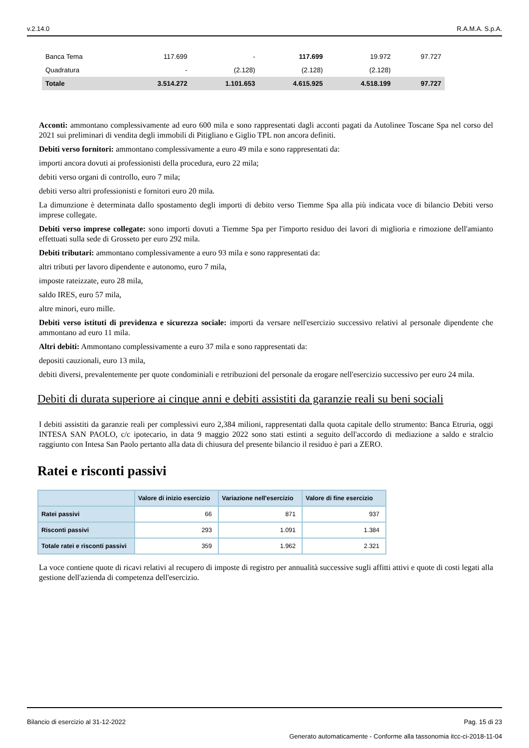v.2.14.0 R.A.M.A. S.p.A.
| Banca Tema | 117.699 | - | 117.699 | 19.972 | 97.727 |
| Quadratura | - | (2.128) | (2.128) | (2.128) | |
| Totale | 3.514.272 | 1.101.653 | 4.615.925 | 4.518.199 | 97.727 |
Acconti: ammontano complessivamente ad euro 600 mila e sono rappresentati dagli acconti pagati da Autolinee Toscane Spa nel corso del 2021 sui preliminari di vendita degli immobili di Pitigliano e Giglio TPL non ancora definiti.
Debiti verso fornitori: ammontano complessivamente a euro 49 mila e sono rappresentati da:
importi ancora dovuti ai professionisti della procedura, euro 22 mila;
debiti verso organi di controllo, euro 7 mila;
debiti verso altri professionisti e fornitori euro 20 mila.
La dimunzione è determinata dallo spostamento degli importi di debito verso Tiemme Spa alla più indicata voce di bilancio Debiti verso imprese collegate.
Debiti verso imprese collegate: sono importi dovuti a Tiemme Spa per l'importo residuo dei lavori di miglioria e rimozione dell'amianto effettuati sulla sede di Grosseto per euro 292 mila.
Debiti tributari: ammontano complessivamente a euro 93 mila e sono rappresentati da:
altri tributi per lavoro dipendente e autonomo, euro 7 mila,
imposte rateizzate, euro 28 mila,
saldo IRES, euro 57 mila,
altre minori, euro mille.
Debiti verso istituti di previdenza e sicurezza sociale: importi da versare nell'esercizio successivo relativi al personale dipendente che ammontano ad euro 11 mila.
Altri debiti: Ammontano complessivamente a euro 37 mila e sono rappresentati da:
depositi cauzionali, euro 13 mila,
debiti diversi, prevalentemente per quote condominiali e retribuzioni del personale da erogare nell'esercizio successivo per euro 24 mila.
Debiti di durata superiore ai cinque anni e debiti assistiti da garanzie reali su beni sociali
I debiti assistiti da garanzie reali per complessivi euro 2,384 milioni, rappresentati dalla quota capitale dello strumento: Banca Etruria, oggi INTESA SAN PAOLO, c/c ipotecario, in data 9 maggio 2022 sono stati estinti a seguito dell'accordo di mediazione a saldo e stralcio raggiunto con Intesa San Paolo pertanto alla data di chiusura del presente bilancio il residuo è pari a ZERO.
Ratei e risconti passivi
| | Valore di inizio esercizio | Variazione nell'esercizio | Valore di fine esercizio |
| --- | --- | --- | --- |
| Ratei passivi | 66 | 871 | 937 |
| Risconti passivi | 293 | 1.091 | 1.384 |
| Totale ratei e risconti passivi | 359 | 1.962 | 2.321 |
La voce contiene quote di ricavi relativi al recupero di imposte di registro per annualità successive sugli affitti attivi e quote di costi legati alla gestione dell'azienda di competenza dell'esercizio.
Bilancio di esercizio al 31-12-2022 Pag. 15 di 23
Generato automaticamente - Conforme alla tassonomia itcc-ci-2018-11-04